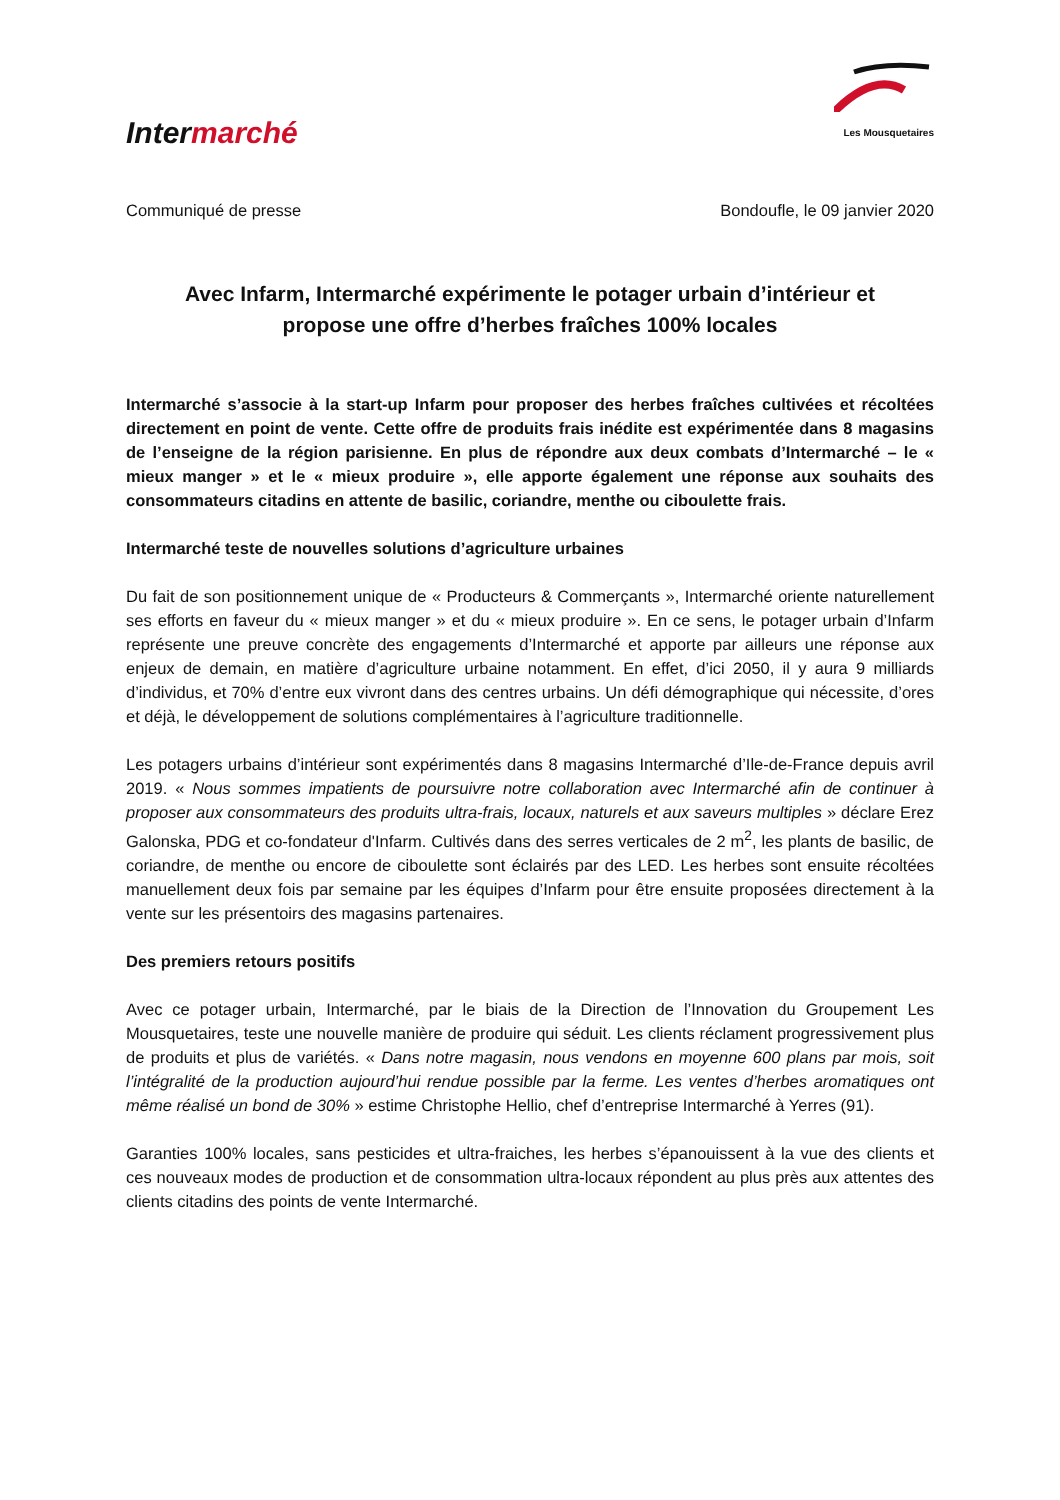Intermarché
Les Mousquetaires
Communiqué de presse Bondoufle, le 09 janvier 2020
Avec Infarm, Intermarché expérimente le potager urbain d’intérieur et propose une offre d’herbes fraîches 100% locales
Intermarché s’associe à la start-up Infarm pour proposer des herbes fraîches cultivées et récoltées directement en point de vente. Cette offre de produits frais inédite est expérimentée dans 8 magasins de l’enseigne de la région parisienne. En plus de répondre aux deux combats d’Intermarché – le « mieux manger » et le « mieux produire », elle apporte également une réponse aux souhaits des consommateurs citadins en attente de basilic, coriandre, menthe ou ciboulette frais.
Intermarché teste de nouvelles solutions d’agriculture urbaines
Du fait de son positionnement unique de « Producteurs & Commerçants », Intermarché oriente naturellement ses efforts en faveur du « mieux manger » et du « mieux produire ». En ce sens, le potager urbain d’Infarm représente une preuve concrète des engagements d’Intermarché et apporte par ailleurs une réponse aux enjeux de demain, en matière d’agriculture urbaine notamment. En effet, d’ici 2050, il y aura 9 milliards d’individus, et 70% d’entre eux vivront dans des centres urbains. Un défi démographique qui nécessite, d’ores et déjà, le développement de solutions complémentaires à l’agriculture traditionnelle.
Les potagers urbains d’intérieur sont expérimentés dans 8 magasins Intermarché d’Ile-de-France depuis avril 2019. « Nous sommes impatients de poursuivre notre collaboration avec Intermarché afin de continuer à proposer aux consommateurs des produits ultra-frais, locaux, naturels et aux saveurs multiples » déclare Erez Galonska, PDG et co-fondateur d'Infarm. Cultivés dans des serres verticales de 2 m<sup>2</sup>, les plants de basilic, de coriandre, de menthe ou encore de ciboulette sont éclairés par des LED. Les herbes sont ensuite récoltées manuellement deux fois par semaine par les équipes d’Infarm pour être ensuite proposées directement à la vente sur les présentoirs des magasins partenaires.
Des premiers retours positifs
Avec ce potager urbain, Intermarché, par le biais de la Direction de l’Innovation du Groupement Les Mousquetaires, teste une nouvelle manière de produire qui séduit. Les clients réclament progressivement plus de produits et plus de variétés. « Dans notre magasin, nous vendons en moyenne 600 plans par mois, soit l’intégralité de la production aujourd’hui rendue possible par la ferme. Les ventes d’herbes aromatiques ont même réalisé un bond de 30% » estime Christophe Hellio, chef d’entreprise Intermarché à Yerres (91).
Garanties 100% locales, sans pesticides et ultra-fraiches, les herbes s’épanouissent à la vue des clients et ces nouveaux modes de production et de consommation ultra-locaux répondent au plus près aux attentes des clients citadins des points de vente Intermarché.